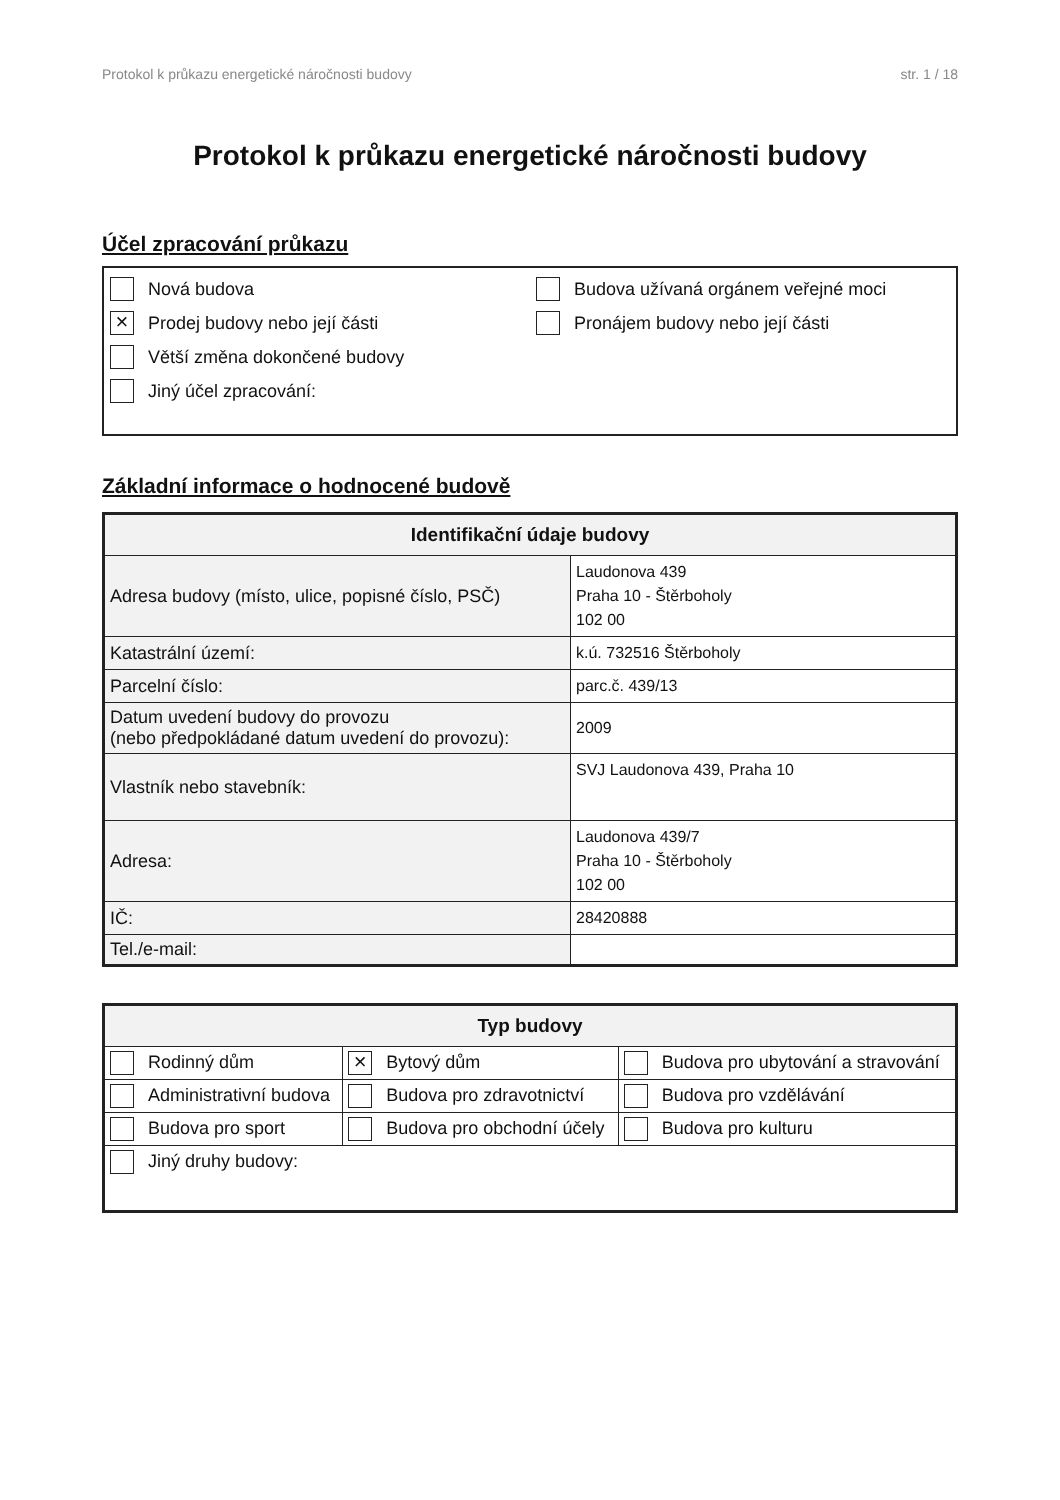Protokol k průkazu energetické náročnosti budovy str. 1 / 18
Protokol k průkazu energetické náročnosti budovy
Účel zpracování průkazu
Nová budova
× Prodej budovy nebo její části
Větší změna dokončené budovy
Jiný účel zpracování:
Budova užívaná orgánem veřejné moci
Pronájem budovy nebo její části
Základní informace o hodnocené budově
| Identifikační údaje budovy | |
| --- | --- |
| Adresa budovy (místo, ulice, popisné číslo, PSČ) | Laudonova 439 Praha 10 - Štěrboholy 102 00 |
| Katastrální území: | k.ú. 732516 Štěrboholy |
| Parcelní číslo: | parc.č. 439/13 |
| Datum uvedení budovy do provozu (nebo předpokládané datum uvedení do provozu): | 2009 |
| Vlastník nebo stavebník: | SVJ Laudonova 439, Praha 10 |
| Adresa: | Laudonova 439/7 Praha 10 - Štěrboholy 102 00 |
| IČ: | 28420888 |
| Tel./e-mail: | |
| Typ budovy | | |
| --- | --- | --- |
| Rodinný dům | × Bytový dům | Budova pro ubytování a stravování |
| Administrativní budova | Budova pro zdravotnictví | Budova pro vzdělávání |
| Budova pro sport | Budova pro obchodní účely | Budova pro kulturu |
| Jiný druhy budovy: | | |